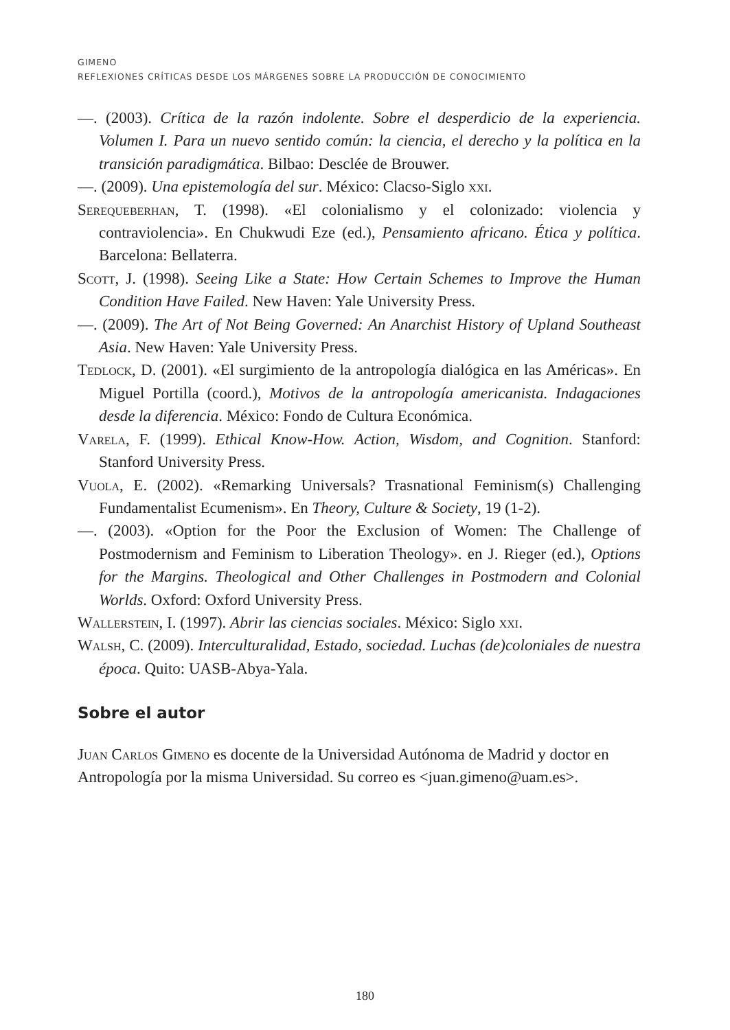GIMENO
REFLEXIONES CRÍTICAS DESDE LOS MÁRGENES SOBRE LA PRODUCCIÓN DE CONOCIMIENTO
—. (2003). Crítica de la razón indolente. Sobre el desperdicio de la experiencia. Volumen I. Para un nuevo sentido común: la ciencia, el derecho y la política en la transición paradigmática. Bilbao: Desclée de Brouwer.
—. (2009). Una epistemología del sur. México: Clacso-Siglo xxi.
Serequeberhan, T. (1998). «El colonialismo y el colonizado: violencia y contraviolencia». En Chukwudi Eze (ed.), Pensamiento africano. Ética y política. Barcelona: Bellaterra.
Scott, J. (1998). Seeing Like a State: How Certain Schemes to Improve the Human Condition Have Failed. New Haven: Yale University Press.
—. (2009). The Art of Not Being Governed: An Anarchist History of Upland Southeast Asia. New Haven: Yale University Press.
Tedlock, D. (2001). «El surgimiento de la antropología dialógica en las Américas». En Miguel Portilla (coord.), Motivos de la antropología americanista. Indagaciones desde la diferencia. México: Fondo de Cultura Económica.
Varela, F. (1999). Ethical Know-How. Action, Wisdom, and Cognition. Stanford: Stanford University Press.
Vuola, E. (2002). «Remarking Universals? Trasnational Feminism(s) Challenging Fundamentalist Ecumenism». En Theory, Culture & Society, 19 (1-2).
—. (2003). «Option for the Poor the Exclusion of Women: The Challenge of Postmodernism and Feminism to Liberation Theology». en J. Rieger (ed.), Options for the Margins. Theological and Other Challenges in Postmodern and Colonial Worlds. Oxford: Oxford University Press.
Wallerstein, I. (1997). Abrir las ciencias sociales. México: Siglo xxi.
Walsh, C. (2009). Interculturalidad, Estado, sociedad. Luchas (de)coloniales de nuestra época. Quito: UASB-Abya-Yala.
Sobre el autor
Juan Carlos Gimeno es docente de la Universidad Autónoma de Madrid y doctor en Antropología por la misma Universidad. Su correo es <juan.gimeno@uam.es>.
180